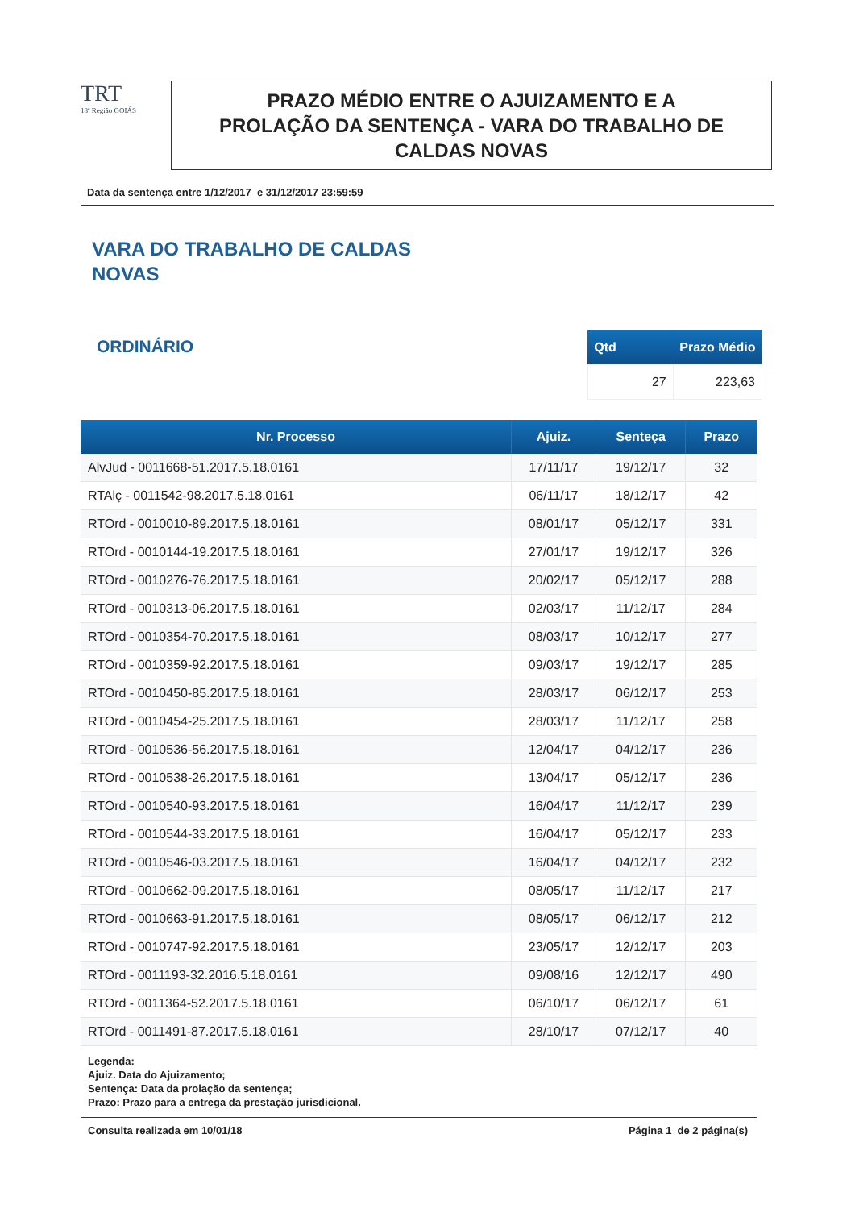TRT
18ª Região GOIÁS
PRAZO MÉDIO ENTRE O AJUIZAMENTO E A
PROLAÇÃO DA SENTENÇA - VARA DO TRABALHO DE
CALDAS NOVAS
Data da sentença entre 1/12/2017 e 31/12/2017 23:59:59
VARA DO TRABALHO DE CALDAS
NOVAS
ORDINÁRIO
| Qtd | Prazo Médio |
| --- | --- |
| 27 | 223,63 |
| Nr. Processo | Ajuiz. | Senteça | Prazo |
| --- | --- | --- | --- |
| AlvJud - 0011668-51.2017.5.18.0161 | 17/11/17 | 19/12/17 | 32 |
| RTAlç - 0011542-98.2017.5.18.0161 | 06/11/17 | 18/12/17 | 42 |
| RTOrd - 0010010-89.2017.5.18.0161 | 08/01/17 | 05/12/17 | 331 |
| RTOrd - 0010144-19.2017.5.18.0161 | 27/01/17 | 19/12/17 | 326 |
| RTOrd - 0010276-76.2017.5.18.0161 | 20/02/17 | 05/12/17 | 288 |
| RTOrd - 0010313-06.2017.5.18.0161 | 02/03/17 | 11/12/17 | 284 |
| RTOrd - 0010354-70.2017.5.18.0161 | 08/03/17 | 10/12/17 | 277 |
| RTOrd - 0010359-92.2017.5.18.0161 | 09/03/17 | 19/12/17 | 285 |
| RTOrd - 0010450-85.2017.5.18.0161 | 28/03/17 | 06/12/17 | 253 |
| RTOrd - 0010454-25.2017.5.18.0161 | 28/03/17 | 11/12/17 | 258 |
| RTOrd - 0010536-56.2017.5.18.0161 | 12/04/17 | 04/12/17 | 236 |
| RTOrd - 0010538-26.2017.5.18.0161 | 13/04/17 | 05/12/17 | 236 |
| RTOrd - 0010540-93.2017.5.18.0161 | 16/04/17 | 11/12/17 | 239 |
| RTOrd - 0010544-33.2017.5.18.0161 | 16/04/17 | 05/12/17 | 233 |
| RTOrd - 0010546-03.2017.5.18.0161 | 16/04/17 | 04/12/17 | 232 |
| RTOrd - 0010662-09.2017.5.18.0161 | 08/05/17 | 11/12/17 | 217 |
| RTOrd - 0010663-91.2017.5.18.0161 | 08/05/17 | 06/12/17 | 212 |
| RTOrd - 0010747-92.2017.5.18.0161 | 23/05/17 | 12/12/17 | 203 |
| RTOrd - 0011193-32.2016.5.18.0161 | 09/08/16 | 12/12/17 | 490 |
| RTOrd - 0011364-52.2017.5.18.0161 | 06/10/17 | 06/12/17 | 61 |
| RTOrd - 0011491-87.2017.5.18.0161 | 28/10/17 | 07/12/17 | 40 |
Legenda:
Ajuiz. Data do Ajuizamento;
Sentença: Data da prolação da sentença;
Prazo: Prazo para a entrega da prestação jurisdicional.
Consulta realizada em 10/01/18 Página 1 de 2 página(s)